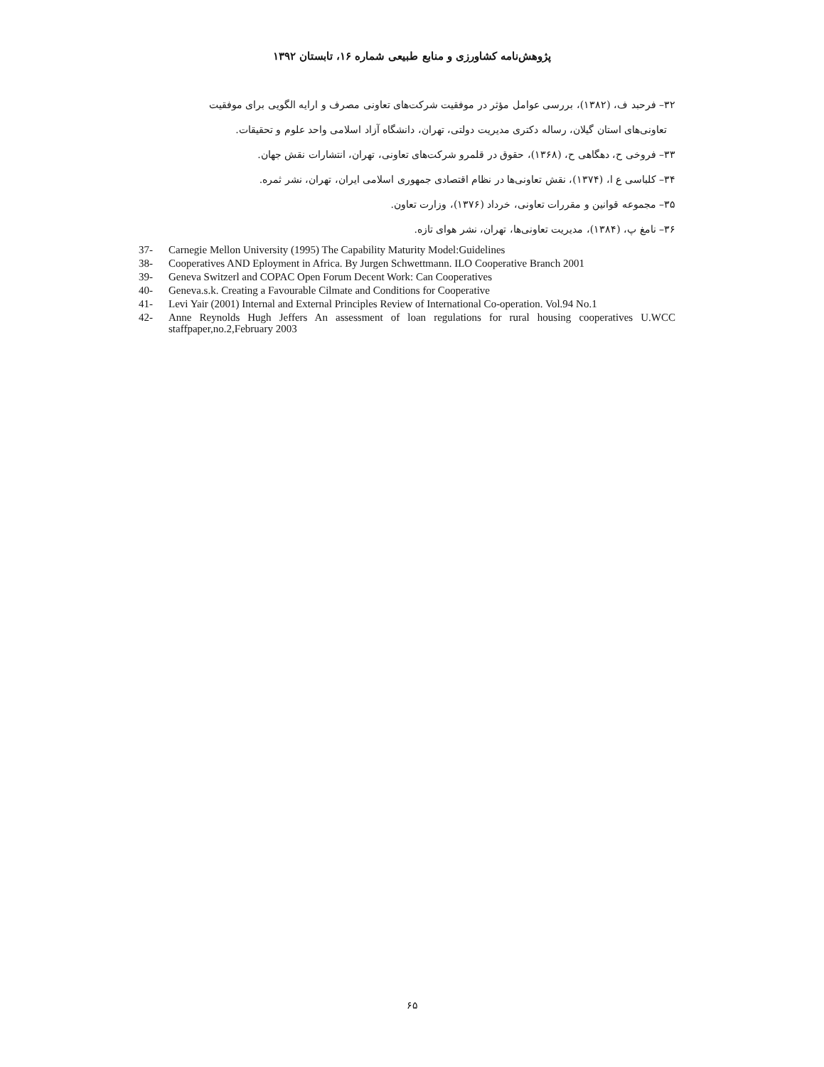پژوهش‌نامه کشاورزی و منابع طبیعی شماره ۱۶، تابستان ۱۳۹۲
۳۲– فرحبد ف، (۱۳۸۲)، بررسی عوامل مؤثر در موفقیت شرکت‌های تعاونی مصرف و ارایه الگویی برای موفقیت
تعاونی‌های استان گیلان، رساله دکتری مدیریت دولتی، تهران، دانشگاه آزاد اسلامی واحد علوم و تحقیقات.
۳۳– فروخی ح، دهگاهی ح، (۱۳۶۸)، حقوق در قلمرو شرکت‌های تعاونی، تهران، انتشارات نقش جهان.
۳۴– کلباسی ع ا، (۱۳۷۴)، نقش تعاونی‌ها در نظام اقتصادی جمهوری اسلامی ایران، تهران، نشر ثمره.
۳۵– مجموعه قوانین و مقررات تعاونی، خرداد (۱۳۷۶)، وزارت تعاون.
۳۶– نامغ پ، (۱۳۸۴)، مدیریت تعاونی‌ها، تهران، نشر هوای تازه.
37- Carnegie Mellon University (1995) The Capability Maturity Model:Guidelines
38- Cooperatives AND Eployment in Africa. By Jurgen Schwettmann. ILO Cooperative Branch 2001
39- Geneva Switzerl and COPAC Open Forum Decent Work: Can Cooperatives
40- Geneva.s.k. Creating a Favourable Cilmate and Conditions for Cooperative
41- Levi Yair (2001) Internal and External Principles Review of International Co-operation. Vol.94 No.1
42- Anne Reynolds Hugh Jeffers An assessment of loan regulations for rural housing cooperatives U.WCC staffpaper,no.2,February 2003
۶۵